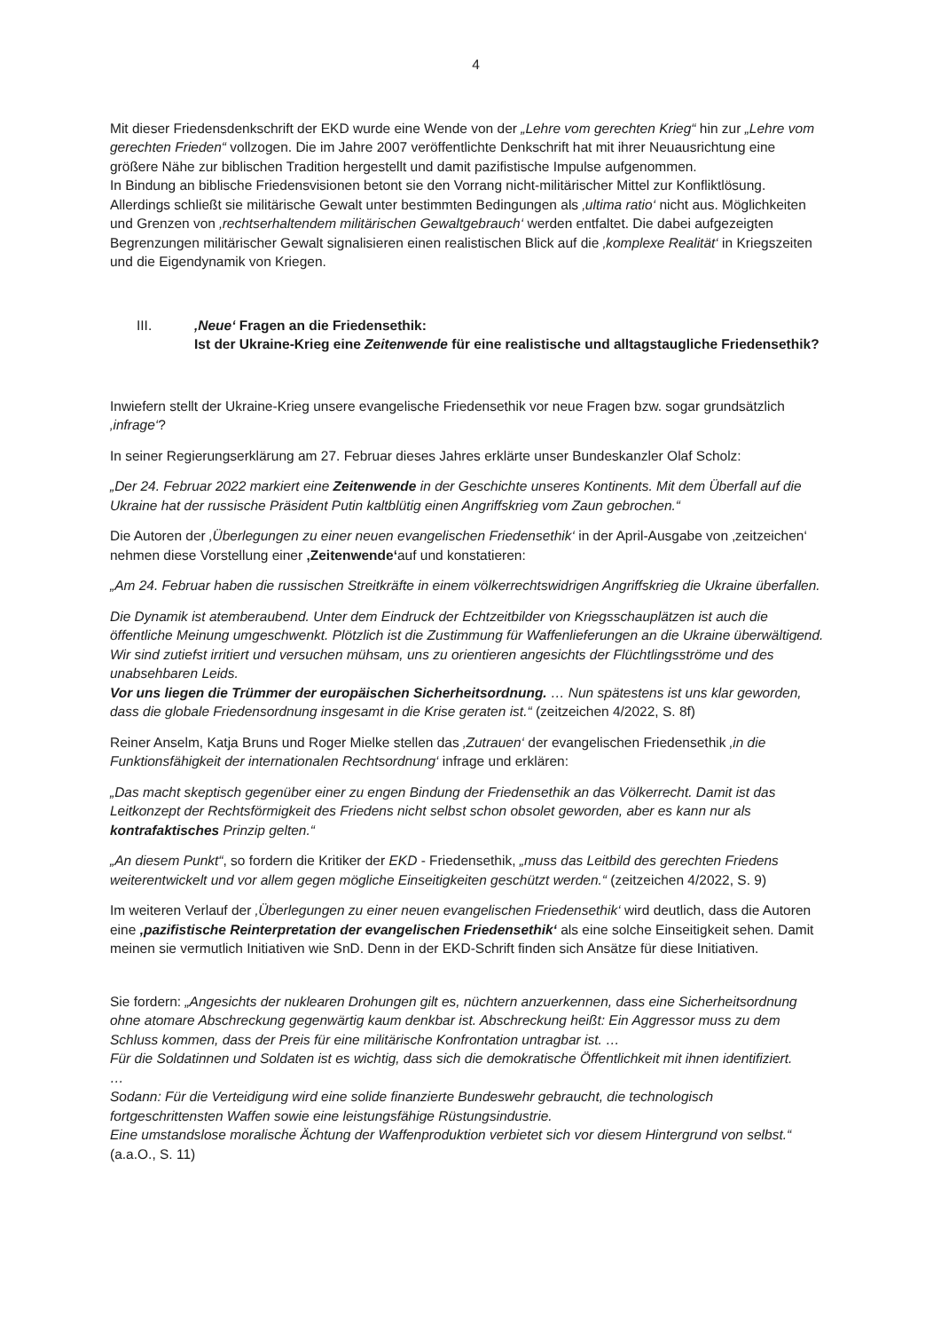4
Mit dieser Friedensdenkschrift der EKD wurde eine Wende von der „Lehre vom gerechten Krieg“ hin zur „Lehre vom gerechten Frieden“ vollzogen. Die im Jahre 2007 veröffentlichte Denkschrift hat mit ihrer Neuausrichtung eine größere Nähe zur biblischen Tradition hergestellt und damit pazifistische Impulse aufgenommen.
In Bindung an biblische Friedensvisionen betont sie den Vorrang nicht-militärischer Mittel zur Konfliktlösung. Allerdings schließt sie militärische Gewalt unter bestimmten Bedingungen als ‚ultima ratio‘ nicht aus. Möglichkeiten und Grenzen von ‚rechtserhaltendem militärischen Gewaltgebrauch‘ werden entfaltet. Die dabei aufgezeigten Begrenzungen militärischer Gewalt signalisieren einen realistischen Blick auf die ‚komplexe Realität‘ in Kriegszeiten und die Eigendynamik von Kriegen.
III. ‚Neue‘ Fragen an die Friedensethik:
Ist der Ukraine-Krieg eine Zeitenwende für eine realistische und alltagstaugliche Friedensethik?
Inwiefern stellt der Ukraine-Krieg unsere evangelische Friedensethik vor neue Fragen bzw. sogar grundsätzlich ‚infrage‘?
In seiner Regierungserklärung am 27. Februar dieses Jahres erklärte unser Bundeskanzler Olaf Scholz:
„Der 24. Februar 2022 markiert eine Zeitenwende in der Geschichte unseres Kontinents. Mit dem Überfall auf die Ukraine hat der russische Präsident Putin kaltblütig einen Angriffskrieg vom Zaun gebrochen.“
Die Autoren der ‚Überlegungen zu einer neuen evangelischen Friedensethik‘ in der April-Ausgabe von ‚zeitzeichen‘ nehmen diese Vorstellung einer ‚Zeitenwende‘auf und konstatieren:
„Am 24. Februar haben die russischen Streitkräfte in einem völkerrechtswidrigen Angriffskrieg die Ukraine überfallen.
Die Dynamik ist atemberaubend. Unter dem Eindruck der Echtzeitbilder von Kriegsschauplätzen ist auch die öffentliche Meinung umgeschwenkt. Plötzlich ist die Zustimmung für Waffenlieferungen an die Ukraine überwältigend. Wir sind zutiefst irritiert und versuchen mühsam, uns zu orientieren angesichts der Flüchtlingsströme und des unabsehbaren Leids.
Vor uns liegen die Trümmer der europäischen Sicherheitsordnung. … Nun spätestens ist uns klar geworden, dass die globale Friedensordnung insgesamt in die Krise geraten ist.“ (zeitzeichen 4/2022, S. 8f)
Reiner Anselm, Katja Bruns und Roger Mielke stellen das ‚Zutrauen‘ der evangelischen Friedensethik ‚in die Funktionsfähigkeit der internationalen Rechtsordnung‘ infrage und erklären:
„Das macht skeptisch gegenüber einer zu engen Bindung der Friedensethik an das Völkerrecht. Damit ist das Leitkonzept der Rechtsförmigkeit des Friedens nicht selbst schon obsolet geworden, aber es kann nur als kontrafaktisches Prinzip gelten.“
„An diesem Punkt“, so fordern die Kritiker der EKD - Friedensethik, „muss das Leitbild des gerechten Friedens weiterentwickelt und vor allem gegen mögliche Einseitigkeiten geschützt werden.“ (zeitzeichen 4/2022, S. 9)
Im weiteren Verlauf der ‚Überlegungen zu einer neuen evangelischen Friedensethik‘ wird deutlich, dass die Autoren eine ‚pazifistische Reinterpretation der evangelischen Friedensethik‘ als eine solche Einseitigkeit sehen. Damit meinen sie vermutlich Initiativen wie SnD. Denn in der EKD-Schrift finden sich Ansätze für diese Initiativen.
Sie fordern: „Angesichts der nuklearen Drohungen gilt es, nüchtern anzuerkennen, dass eine Sicherheitsordnung ohne atomare Abschreckung gegenwärtig kaum denkbar ist. Abschreckung heißt: Ein Aggressor muss zu dem Schluss kommen, dass der Preis für eine militärische Konfrontation untragbar ist. …
Für die Soldatinnen und Soldaten ist es wichtig, dass sich die demokratische Öffentlichkeit mit ihnen identifiziert.
…
Sodann: Für die Verteidigung wird eine solide finanzierte Bundeswehr gebraucht, die technologisch fortgeschrittensten Waffen sowie eine leistungsfähige Rüstungsindustrie.
Eine umstandslose moralische Ächtung der Waffenproduktion verbietet sich vor diesem Hintergrund von selbst.“
(a.a.O., S. 11)